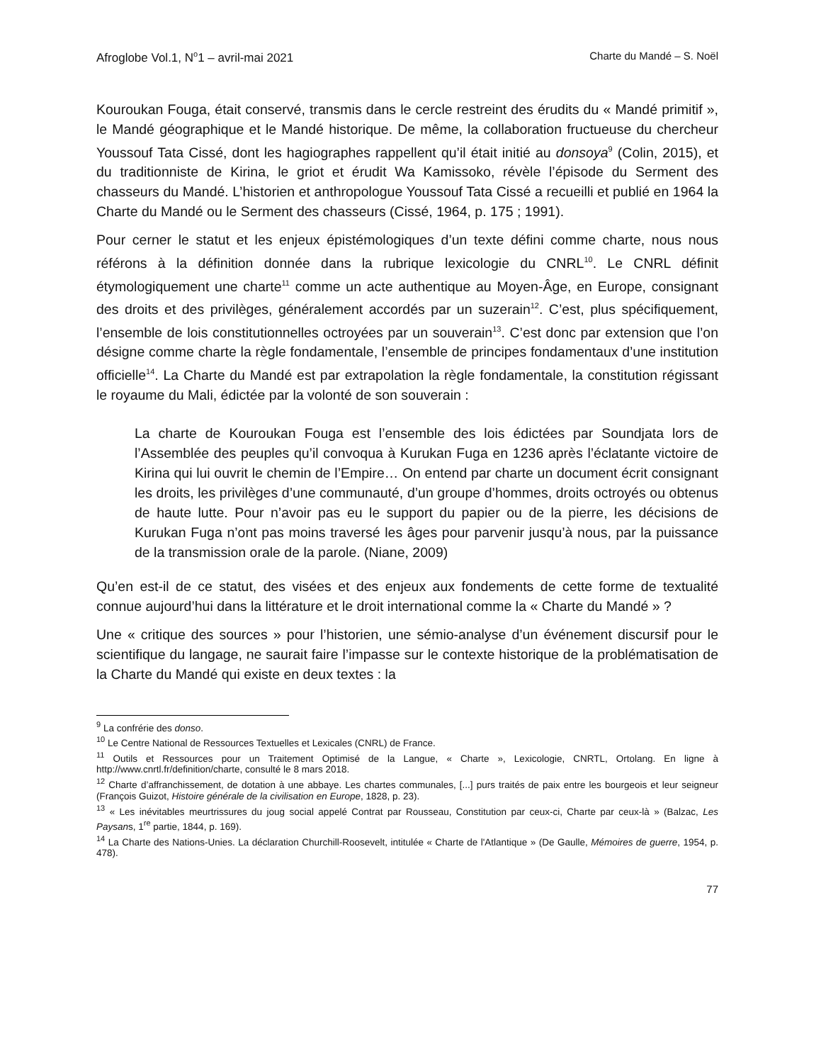Afroglobe Vol.1, N<sup>o</sup>1 – avril-mai 2021 Charte du Mandé – S. Noël
Kouroukan Fouga, était conservé, transmis dans le cercle restreint des érudits du « Mandé primitif », le Mandé géographique et le Mandé historique. De même, la collaboration fructueuse du chercheur Youssouf Tata Cissé, dont les hagiographes rappellent qu’il était initié au donsoya<sup>9</sup> (Colin, 2015), et du traditionniste de Kirina, le griot et érudit Wa Kamissoko, révèle l’épisode du Serment des chasseurs du Mandé. L’historien et anthropologue Youssouf Tata Cissé a recueilli et publié en 1964 la Charte du Mandé ou le Serment des chasseurs (Cissé, 1964, p. 175 ; 1991).
Pour cerner le statut et les enjeux épistémologiques d’un texte défini comme charte, nous nous référons à la définition donnée dans la rubrique lexicologie du CNRL<sup>10</sup>. Le CNRL définit étymologiquement une charte<sup>11</sup> comme un acte authentique au Moyen-Âge, en Europe, consignant des droits et des privilèges, généralement accordés par un suzerain<sup>12</sup>. C’est, plus spécifiquement, l’ensemble de lois constitutionnelles octroyées par un souverain<sup>13</sup>. C’est donc par extension que l’on désigne comme charte la règle fondamentale, l’ensemble de principes fondamentaux d’une institution officielle<sup>14</sup>. La Charte du Mandé est par extrapolation la règle fondamentale, la constitution régissant le royaume du Mali, édictée par la volonté de son souverain :
La charte de Kouroukan Fouga est l’ensemble des lois édictées par Soundjata lors de l’Assemblée des peuples qu’il convoqua à Kurukan Fuga en 1236 après l’éclatante victoire de Kirina qui lui ouvrit le chemin de l’Empire… On entend par charte un document écrit consignant les droits, les privilèges d’une communauté, d’un groupe d’hommes, droits octroyés ou obtenus de haute lutte. Pour n’avoir pas eu le support du papier ou de la pierre, les décisions de Kurukan Fuga n’ont pas moins traversé les âges pour parvenir jusqu’à nous, par la puissance de la transmission orale de la parole. (Niane, 2009)
Qu’en est-il de ce statut, des visées et des enjeux aux fondements de cette forme de textualité connue aujourd’hui dans la littérature et le droit international comme la « Charte du Mandé » ?
Une « critique des sources » pour l’historien, une sémio-analyse d’un événement discursif pour le scientifique du langage, ne saurait faire l’impasse sur le contexte historique de la problématisation de la Charte du Mandé qui existe en deux textes : la
<sup>9</sup> La confrérie des donso.
<sup>10</sup> Le Centre National de Ressources Textuelles et Lexicales (CNRL) de France.
<sup>11</sup> Outils et Ressources pour un Traitement Optimisé de la Langue, « Charte », Lexicologie, CNRTL, Ortolang. En ligne à http://www.cnrtl.fr/definition/charte, consulté le 8 mars 2018.
<sup>12</sup> Charte d’affranchissement, de dotation à une abbaye. Les chartes communales, [...] purs traités de paix entre les bourgeois et leur seigneur (François Guizot, Histoire générale de la civilisation en Europe, 1828, p. 23).
<sup>13</sup> « Les inévitables meurtrissures du joug social appelé Contrat par Rousseau, Constitution par ceux-ci, Charte par ceux-là » (Balzac, Les Paysans, 1<sup>re</sup> partie, 1844, p. 169).
<sup>14</sup> La Charte des Nations-Unies. La déclaration Churchill-Roosevelt, intitulée « Charte de l'Atlantique » (De Gaulle, Mémoires de guerre, 1954, p. 478).
77